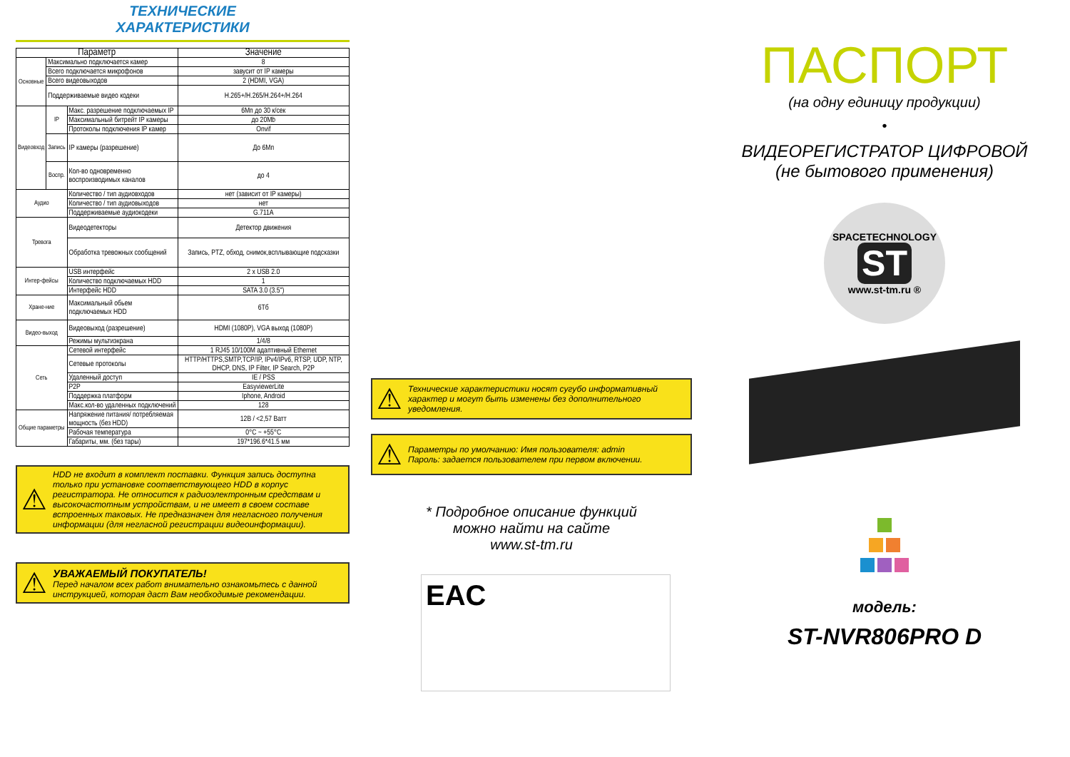ТЕХНИЧЕСКИЕ
ХАРАКТЕРИСТИКИ
| Параметр | | | Значение |
| --- | --- | --- | --- |
| Основные | Максимально подключается камер | | 8 |
| | Всего подключается микрофонов | | завусит от IP камеры |
| | Всего видеовыходов | | 2 (HDMI, VGA) |
| | Поддерживаемые видео кодеки | | H.265+/H.265/H.264+/H.264 |
| Видеовход | IP | Макс. разрешение подключаемых IP | 6Мп до 30 к/сек |
| | | Максимальный битрейт IP камеры | до 20Mb |
| | | Протоколы подключения IP камер | Onvif |
| | Запись | IP камеры (разрешение) | До 6Мп |
| | Воспр. | Кол-во одновременно воспроизводимых каналов | до 4 |
| Аудио | | Количество / тип аудиовходов | нет (зависит от IP камеры) |
| | | Количество / тип аудиовыходов | нет |
| | | Поддерживаемые аудиокодеки | G.711A |
| Тревога | | Видеодетекторы | Детектор движения |
| | | Обработка тревожных сообщений | Запись, PTZ, обход, снимок,всплывающие подсказки |
| Интер-фейсы | | USB интерфейс | 2 x USB 2.0 |
| | | Количество подключаемых HDD | 1 |
| | | Интерфейс HDD | SATA 3.0 (3.5") |
| Хране-ние | | Максимальный обьем подключаемых HDD | 6Тб |
| Видео-выход | | Видеовыход (разрешение) | HDMI (1080P), VGA выход (1080P) |
| | | Режимы мультиэкрана | 1/4/8 |
| Сеть | | Сетевой интерфейс | 1 RJ45 10/100M адаптивный Ethernet |
| | | Сетевые протоколы | HTTP/HTTPS,SMTP,TCP/IP, IPv4/IPv6, RTSP, UDP, NTP, DHCP, DNS, IP Filter, IP Search, P2P |
| | | Удаленный доступ | IE / PSS |
| | | P2P | EasyviewerLite |
| | | Поддержка платформ | Iphone, Android |
| | | Макс.кол-во удаленных подключений | 128 |
| Общие параметры | | Напряжение питания/ потребляемая мощность (без HDD) | 12В / <2,57 Ватт |
| | | Рабочая температура | 0°C ~ +55°C |
| | | Габариты, мм. (без тары) | 197*196.6*41.5 мм |
⚠ HDD не входит в комплект поставки. Функция запись доступна только при установке соответствующего HDD в корпус регистратора. Не относится к радиоэлектронным средствам и высокочастотным устройствам, и не имеет в своем составе встроенных таковых. Не предназначен для негласного получения информации (для негласной регистрации видеоинформации).
⚠ УВАЖАЕМЫЙ ПОКУПАТЕЛЬ!
Перед началом всех работ внимательно ознакомьтесь с данной инструкцией, которая даст Вам необходимые рекомендации.
⚠ Технические характеристики носят сугубо информативный характер и могут быть изменены без дополнительного уведомления.
⚠ Параметры по умолчанию: Имя пользователя: admin
Пароль: задается пользователем при первом включении.
* Подробное описание функций
можно найти на сайте
www.st-tm.ru
EAC
ПАСПОРТ
(на одну единицу продукции)
•
ВИДЕОРЕГИСТРАТОР ЦИФРОВОЙ
(не бытового применения)
SPACETECHNOLOGY
ST
www.st-tm.ru ®
модель:
ST-NVR806PRO D